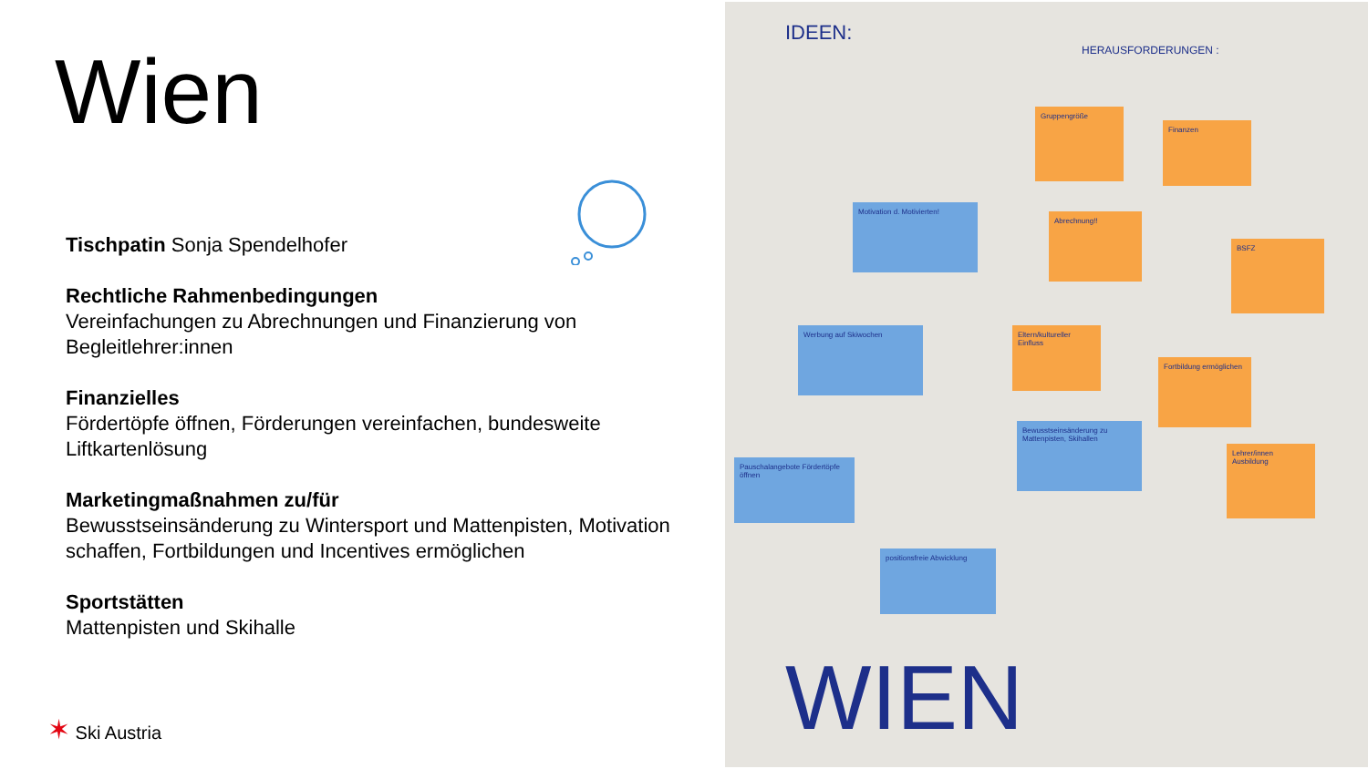Wien
Tischpatin Sonja Spendelhofer
Rechtliche Rahmenbedingungen
Vereinfachungen zu Abrechnungen und Finanzierung von Begleitlehrer:innen
Finanzielles
Fördertöpfe öffnen, Förderungen vereinfachen, bundesweite Liftkartenlösung
Marketingmaßnahmen zu/für
Bewusstseinsänderung zu Wintersport und Mattenpisten, Motivation schaffen, Fortbildungen und Incentives ermöglichen
Sportstätten
Mattenpisten und Skihalle
✶ Ski Austria
IDEEN:
HERAUSFORDERUNGEN :
Gruppengröße
Finanzen
Motivation d. Motivierten!
Abrechnung!!
BSFZ
Werbung auf Skiwochen
Eltern/kultureller Einfluss
Fortbildung ermöglichen
Bewusstseinsänderung zu Mattenpisten, Skihallen
Lehrer/innen Ausbildung
Pauschalangebote Fördertöpfe öffnen
positionsfreie Abwicklung
WIEN